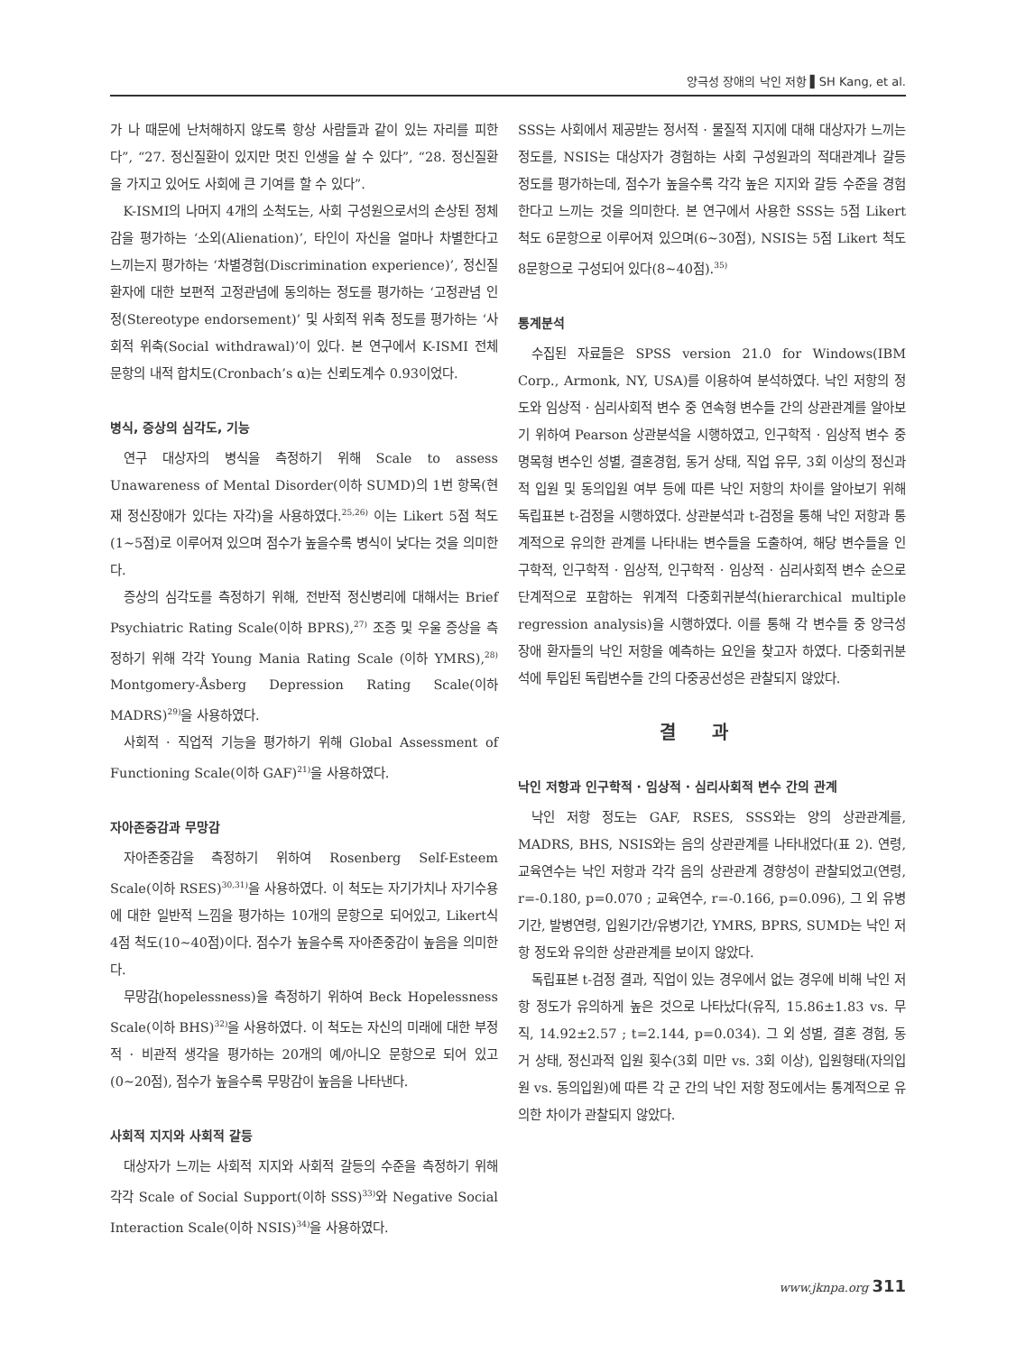양극성 장애의 낙인 저항 ▌SH Kang, et al.
가 나 때문에 난처해하지 않도록 항상 사람들과 같이 있는 자리를 피한다”, “27. 정신질환이 있지만 멋진 인생을 살 수 있다”, “28. 정신질환을 가지고 있어도 사회에 큰 기여를 할 수 있다”.
K-ISMI의 나머지 4개의 소척도는, 사회 구성원으로서의 손상된 정체감을 평가하는 ‘소외(Alienation)’, 타인이 자신을 얼마나 차별한다고 느끼는지 평가하는 ‘차별경험(Discrimination experience)’, 정신질환자에 대한 보편적 고정관념에 동의하는 정도를 평가하는 ‘고정관념 인정(Stereotype endorsement)’ 및 사회적 위축 정도를 평가하는 ‘사회적 위축(Social withdrawal)’이 있다. 본 연구에서 K-ISMI 전체 문항의 내적 합치도(Cronbach’s α)는 신뢰도계수 0.93이었다.
병식, 증상의 심각도, 기능
연구 대상자의 병식을 측정하기 위해 Scale to assess Unawareness of Mental Disorder(이하 SUMD)의 1번 항목(현재 정신장애가 있다는 자각)을 사용하였다.<sup>25,26)</sup> 이는 Likert 5점 척도(1~5점)로 이루어져 있으며 점수가 높을수록 병식이 낮다는 것을 의미한다.
증상의 심각도를 측정하기 위해, 전반적 정신병리에 대해서는 Brief Psychiatric Rating Scale(이하 BPRS),<sup>27)</sup> 조증 및 우울 증상을 측정하기 위해 각각 Young Mania Rating Scale (이하 YMRS),<sup>28)</sup> Montgomery-Åsberg Depression Rating Scale(이하 MADRS)<sup>29)</sup>을 사용하였다.
사회적 · 직업적 기능을 평가하기 위해 Global Assessment of Functioning Scale(이하 GAF)<sup>21)</sup>을 사용하였다.
자아존중감과 무망감
자아존중감을 측정하기 위하여 Rosenberg Self-Esteem Scale(이하 RSES)<sup>30,31)</sup>을 사용하였다. 이 척도는 자기가치나 자기수용에 대한 일반적 느낌을 평가하는 10개의 문항으로 되어있고, Likert식 4점 척도(10~40점)이다. 점수가 높을수록 자아존중감이 높음을 의미한다.
무망감(hopelessness)을 측정하기 위하여 Beck Hopelessness Scale(이하 BHS)<sup>32)</sup>을 사용하였다. 이 척도는 자신의 미래에 대한 부정적 · 비관적 생각을 평가하는 20개의 예/아니오 문항으로 되어 있고(0~20점), 점수가 높을수록 무망감이 높음을 나타낸다.
사회적 지지와 사회적 갈등
대상자가 느끼는 사회적 지지와 사회적 갈등의 수준을 측정하기 위해 각각 Scale of Social Support(이하 SSS)<sup>33)</sup>와 Negative Social Interaction Scale(이하 NSIS)<sup>34)</sup>을 사용하였다.
SSS는 사회에서 제공받는 정서적 · 물질적 지지에 대해 대상자가 느끼는 정도를, NSIS는 대상자가 경험하는 사회 구성원과의 적대관계나 갈등 정도를 평가하는데, 점수가 높을수록 각각 높은 지지와 갈등 수준을 경험한다고 느끼는 것을 의미한다. 본 연구에서 사용한 SSS는 5점 Likert 척도 6문항으로 이루어져 있으며(6~30점), NSIS는 5점 Likert 척도 8문항으로 구성되어 있다(8~40점).<sup>35)</sup>
통계분석
수집된 자료들은 SPSS version 21.0 for Windows(IBM Corp., Armonk, NY, USA)를 이용하여 분석하였다. 낙인 저항의 정도와 임상적 · 심리사회적 변수 중 연속형 변수들 간의 상관관계를 알아보기 위하여 Pearson 상관분석을 시행하였고, 인구학적 · 임상적 변수 중 명목형 변수인 성별, 결혼경험, 동거 상태, 직업 유무, 3회 이상의 정신과적 입원 및 동의입원 여부 등에 따른 낙인 저항의 차이를 알아보기 위해 독립표본 t-검정을 시행하였다. 상관분석과 t-검정을 통해 낙인 저항과 통계적으로 유의한 관계를 나타내는 변수들을 도출하여, 해당 변수들을 인구학적, 인구학적 · 임상적, 인구학적 · 임상적 · 심리사회적 변수 순으로 단계적으로 포함하는 위계적 다중회귀분석(hierarchical multiple regression analysis)을 시행하였다. 이를 통해 각 변수들 중 양극성 장애 환자들의 낙인 저항을 예측하는 요인을 찾고자 하였다. 다중회귀분석에 투입된 독립변수들 간의 다중공선성은 관찰되지 않았다.
결과
낙인 저항과 인구학적 · 임상적 · 심리사회적 변수 간의 관계
낙인 저항 정도는 GAF, RSES, SSS와는 양의 상관관계를, MADRS, BHS, NSIS와는 음의 상관관계를 나타내었다(표 2). 연령, 교육연수는 낙인 저항과 각각 음의 상관관계 경향성이 관찰되었고(연령, r=-0.180, p=0.070 ; 교육연수, r=-0.166, p=0.096), 그 외 유병기간, 발병연령, 입원기간/유병기간, YMRS, BPRS, SUMD는 낙인 저항 정도와 유의한 상관관계를 보이지 않았다.
독립표본 t-검정 결과, 직업이 있는 경우에서 없는 경우에 비해 낙인 저항 정도가 유의하게 높은 것으로 나타났다(유직, 15.86±1.83 vs. 무직, 14.92±2.57 ; t=2.144, p=0.034). 그 외 성별, 결혼 경험, 동거 상태, 정신과적 입원 횟수(3회 미만 vs. 3회 이상), 입원형태(자의입원 vs. 동의입원)에 따른 각 군 간의 낙인 저항 정도에서는 통계적으로 유의한 차이가 관찰되지 않았다.
www.jknpa.org 311